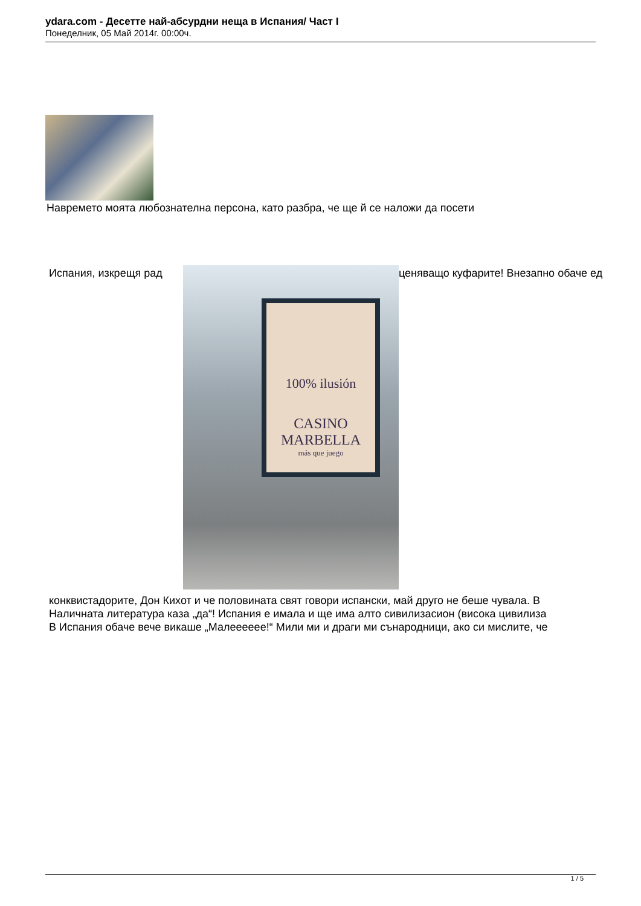ydara.com - Десетте най-абсурдни неща в Испания/ Част I
Понеделник, 05 Май 2014г. 00:00ч.
Навремето моята любознателна персона, като разбра, че ще й се наложи да посети
Испания, изкрещя рад ценяващо куфарите! Внезапно обаче ед
100% ilusión
CASINO
MARBELLA
más que juego
конквистадорите, Дон Кихот и че половината свят говори испански, май друго не беше чувала. В
Наличната литература каза „да“! Испания е имала и ще има алто сивилизасион (висока цивилиза
В Испания обаче вече викаше „Малееееее!“ Мили ми и драги ми сънародници, ако си мислите, че
1 / 5